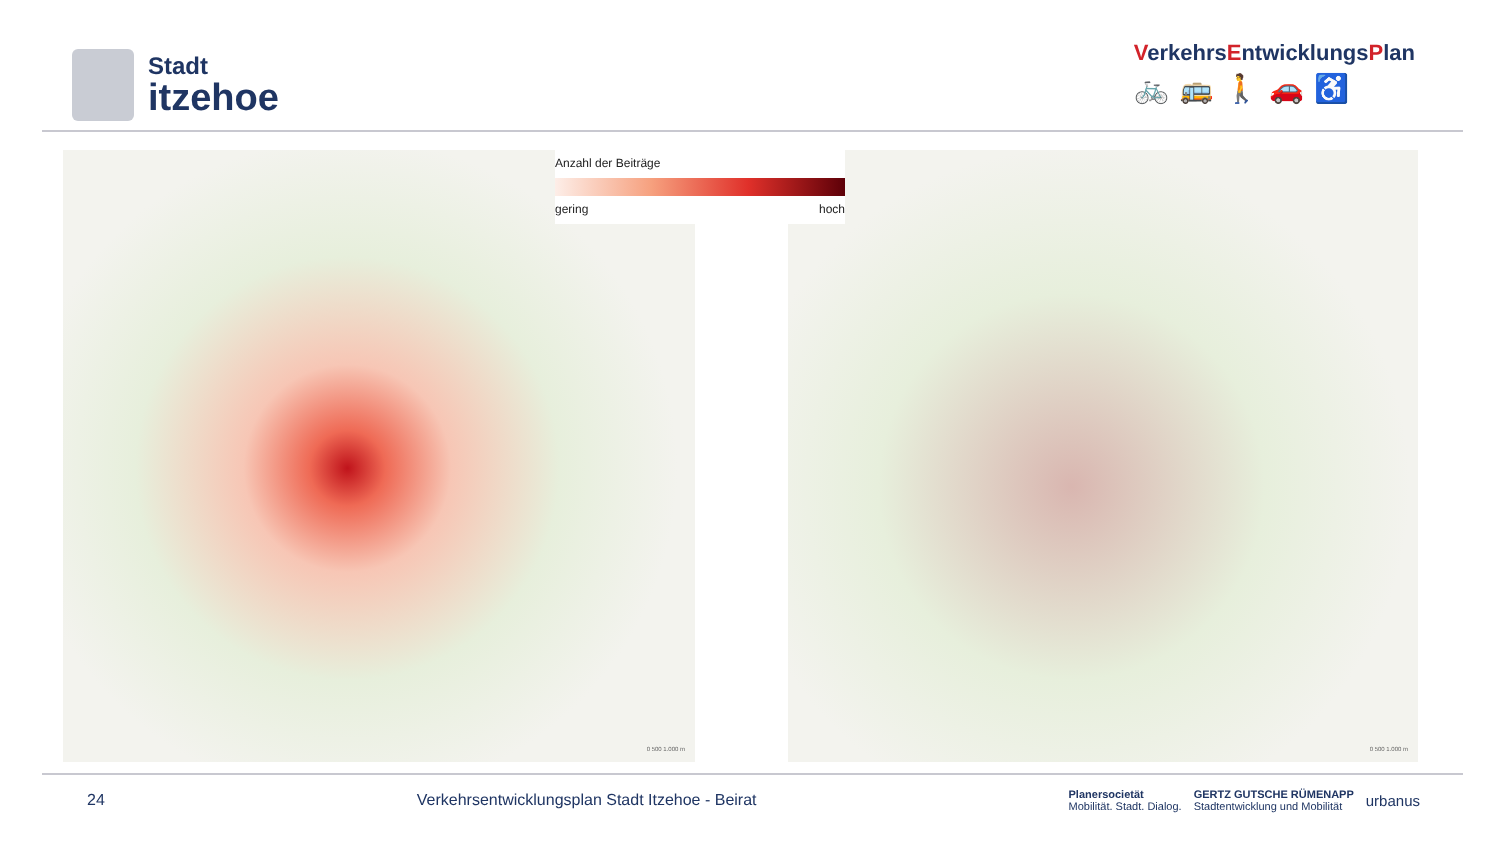Stadt
itzehoe
VerkehrsEntwicklungsPlan
🚲🚌🚶🚗♿
0 500 1.000 m 0 500 1.000 m
Anzahl der Beiträge
gering hoch
24 Verkehrsentwicklungsplan Stadt Itzehoe - Beirat
Planersocietät
Mobilität. Stadt. Dialog. GERTZ GUTSCHE RÜMENAPP
Stadtentwicklung und Mobilität urbanus